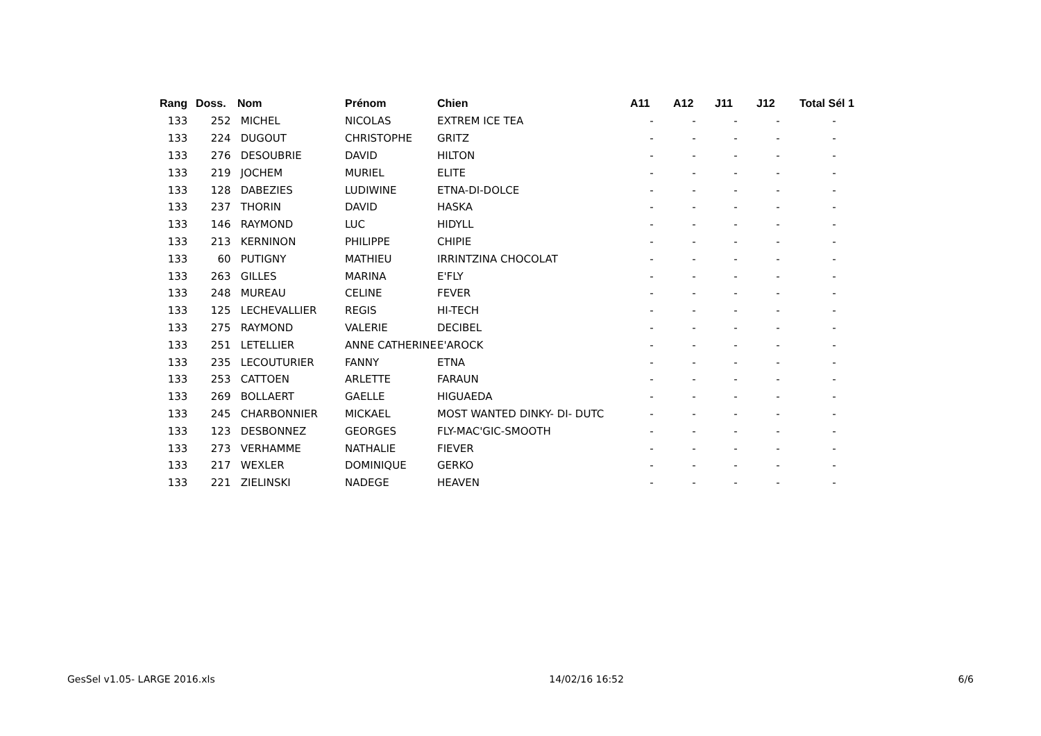| Rang | Doss. | Nom | Prénom | Chien | A11 | A12 | J11 | J12 | Total Sél 1 |
| --- | --- | --- | --- | --- | --- | --- | --- | --- | --- |
| 133 | 252 | MICHEL | NICOLAS | EXTREM ICE TEA | - | - | - | - | - |
| 133 | 224 | DUGOUT | CHRISTOPHE | GRITZ | - | - | - | - | - |
| 133 | 276 | DESOUBRIE | DAVID | HILTON | - | - | - | - | - |
| 133 | 219 | JOCHEM | MURIEL | ELITE | - | - | - | - | - |
| 133 | 128 | DABEZIES | LUDIWINE | ETNA-DI-DOLCE | - | - | - | - | - |
| 133 | 237 | THORIN | DAVID | HASKA | - | - | - | - | - |
| 133 | 146 | RAYMOND | LUC | HIDYLL | - | - | - | - | - |
| 133 | 213 | KERNINON | PHILIPPE | CHIPIE | - | - | - | - | - |
| 133 | 60 | PUTIGNY | MATHIEU | IRRINTZINA CHOCOLAT | - | - | - | - | - |
| 133 | 263 | GILLES | MARINA | E'FLY | - | - | - | - | - |
| 133 | 248 | MUREAU | CELINE | FEVER | - | - | - | - | - |
| 133 | 125 | LECHEVALLIER | REGIS | HI-TECH | - | - | - | - | - |
| 133 | 275 | RAYMOND | VALERIE | DECIBEL | - | - | - | - | - |
| 133 | 251 | LETELLIER | ANNE CATHERINE | E'AROCK | - | - | - | - | - |
| 133 | 235 | LECOUTURIER | FANNY | ETNA | - | - | - | - | - |
| 133 | 253 | CATTOEN | ARLETTE | FARAUN | - | - | - | - | - |
| 133 | 269 | BOLLAERT | GAELLE | HIGUAEDA | - | - | - | - | - |
| 133 | 245 | CHARBONNIER | MICKAEL | MOST WANTED DINKY- DI- DUTC | - | - | - | - | - |
| 133 | 123 | DESBONNEZ | GEORGES | FLY-MAC'GIC-SMOOTH | - | - | - | - | - |
| 133 | 273 | VERHAMME | NATHALIE | FIEVER | - | - | - | - | - |
| 133 | 217 | WEXLER | DOMINIQUE | GERKO | - | - | - | - | - |
| 133 | 221 | ZIELINSKI | NADEGE | HEAVEN | - | - | - | - | - |
GesSel v1.05- LARGE 2016.xls 14/02/16 16:52 6/6